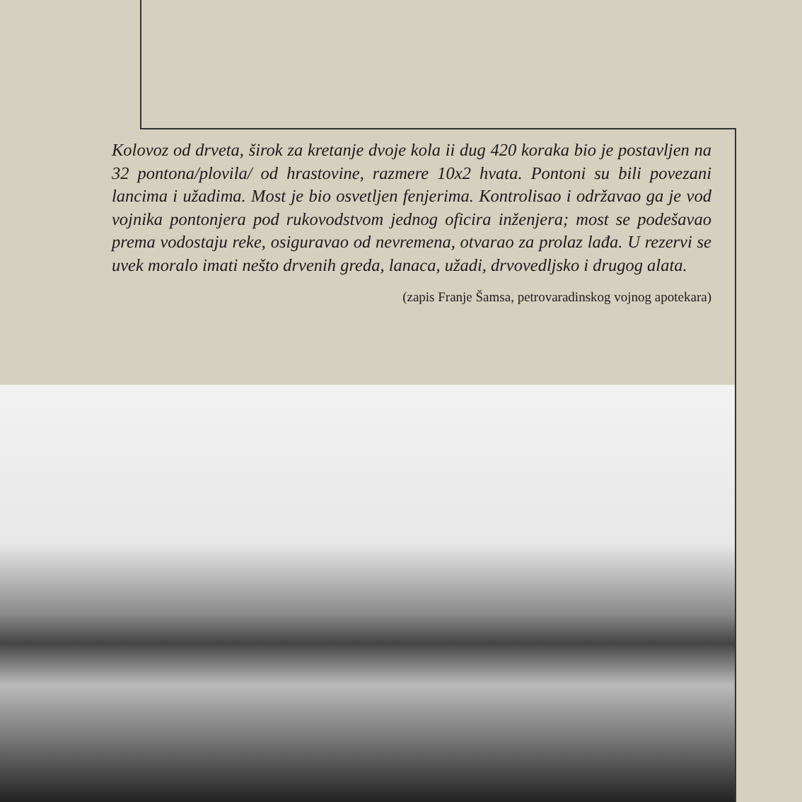Kolovoz od drveta, širok za kretanje dvoje kola ii dug 420 koraka bio je postavljen na 32 pontona/plovila/ od hrastovine, razmere 10x2 hvata. Pontoni su bili povezani lancima i užadima. Most je bio osvetljen fenjerima. Kontrolisao i održavao ga je vod vojnika pontonjera pod rukovodstvom jednog oficira inženjera; most se podešavao prema vodostaju reke, osiguravao od nevremena, otvarao za prolaz lađa. U rezervi se uvek moralo imati nešto drvenih greda, lanaca, užadi, drvovedljsko i drugog alata.
(zapis Franje Šamsa, petrovaradinskog vojnog apotekara)